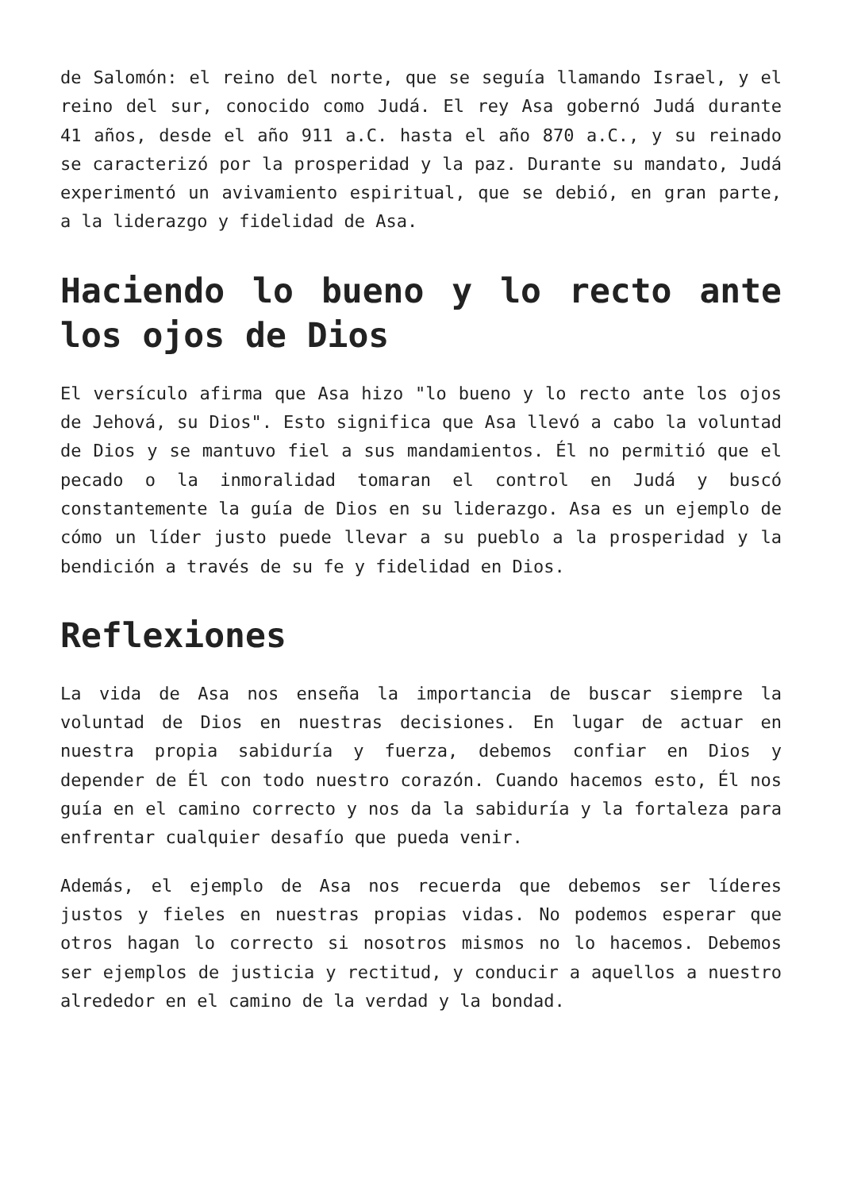de Salomón: el reino del norte, que se seguía llamando Israel, y el reino del sur, conocido como Judá. El rey Asa gobernó Judá durante 41 años, desde el año 911 a.C. hasta el año 870 a.C., y su reinado se caracterizó por la prosperidad y la paz. Durante su mandato, Judá experimentó un avivamiento espiritual, que se debió, en gran parte, a la liderazgo y fidelidad de Asa.
Haciendo lo bueno y lo recto ante los ojos de Dios
El versículo afirma que Asa hizo "lo bueno y lo recto ante los ojos de Jehová, su Dios". Esto significa que Asa llevó a cabo la voluntad de Dios y se mantuvo fiel a sus mandamientos. Él no permitió que el pecado o la inmoralidad tomaran el control en Judá y buscó constantemente la guía de Dios en su liderazgo. Asa es un ejemplo de cómo un líder justo puede llevar a su pueblo a la prosperidad y la bendición a través de su fe y fidelidad en Dios.
Reflexiones
La vida de Asa nos enseña la importancia de buscar siempre la voluntad de Dios en nuestras decisiones. En lugar de actuar en nuestra propia sabiduría y fuerza, debemos confiar en Dios y depender de Él con todo nuestro corazón. Cuando hacemos esto, Él nos guía en el camino correcto y nos da la sabiduría y la fortaleza para enfrentar cualquier desafío que pueda venir.
Además, el ejemplo de Asa nos recuerda que debemos ser líderes justos y fieles en nuestras propias vidas. No podemos esperar que otros hagan lo correcto si nosotros mismos no lo hacemos. Debemos ser ejemplos de justicia y rectitud, y conducir a aquellos a nuestro alrededor en el camino de la verdad y la bondad.